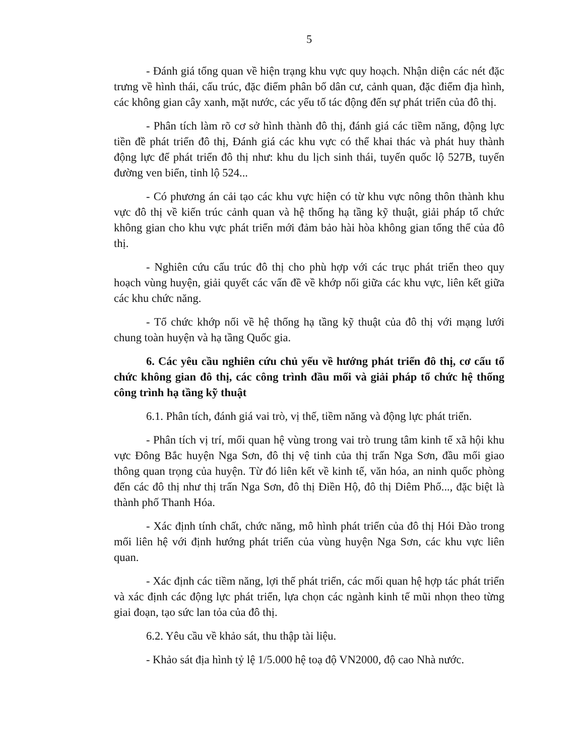5
- Đánh giá tổng quan về hiện trạng khu vực quy hoạch. Nhận diện các nét đặc trưng về hình thái, cấu trúc, đặc điểm phân bố dân cư, cảnh quan, đặc điểm địa hình, các không gian cây xanh, mặt nước, các yếu tố tác động đến sự phát triển của đô thị.
- Phân tích làm rõ cơ sở hình thành đô thị, đánh giá các tiềm năng, động lực tiền đề phát triển đô thị, Đánh giá các khu vực có thể khai thác và phát huy thành động lực để phát triển đô thị như: khu du lịch sinh thái, tuyến quốc lộ 527B, tuyến đường ven biển, tỉnh lộ 524...
- Có phương án cải tạo các khu vực hiện có từ khu vực nông thôn thành khu vực đô thị về kiến trúc cảnh quan và hệ thống hạ tầng kỹ thuật, giải pháp tổ chức không gian cho khu vực phát triển mới đảm bảo hài hòa không gian tổng thể của đô thị.
- Nghiên cứu cấu trúc đô thị cho phù hợp với các trục phát triển theo quy hoạch vùng huyện, giải quyết các vấn đề về khớp nối giữa các khu vực, liên kết giữa các khu chức năng.
- Tổ chức khớp nối về hệ thống hạ tầng kỹ thuật của đô thị với mạng lưới chung toàn huyện và hạ tầng Quốc gia.
6. Các yêu cầu nghiên cứu chủ yếu về hướng phát triển đô thị, cơ cấu tổ chức không gian đô thị, các công trình đầu mối và giải pháp tổ chức hệ thống công trình hạ tầng kỹ thuật
6.1. Phân tích, đánh giá vai trò, vị thế, tiềm năng và động lực phát triển.
- Phân tích vị trí, mối quan hệ vùng trong vai trò trung tâm kinh tế xã hội khu vực Đông Bắc huyện Nga Sơn, đô thị vệ tinh của thị trấn Nga Sơn, đầu mối giao thông quan trọng của huyện. Từ đó liên kết về kinh tế, văn hóa, an ninh quốc phòng đến các đô thị như thị trấn Nga Sơn, đô thị Điền Hộ, đô thị Diêm Phố..., đặc biệt là thành phố Thanh Hóa.
- Xác định tính chất, chức năng, mô hình phát triển của đô thị Hói Đào trong mối liên hệ với định hướng phát triển của vùng huyện Nga Sơn, các khu vực liên quan.
- Xác định các tiềm năng, lợi thế phát triển, các mối quan hệ hợp tác phát triển và xác định các động lực phát triển, lựa chọn các ngành kinh tế mũi nhọn theo từng giai đoạn, tạo sức lan tỏa của đô thị.
6.2. Yêu cầu về khảo sát, thu thập tài liệu.
- Khảo sát địa hình tỷ lệ 1/5.000 hệ toạ độ VN2000, độ cao Nhà nước.